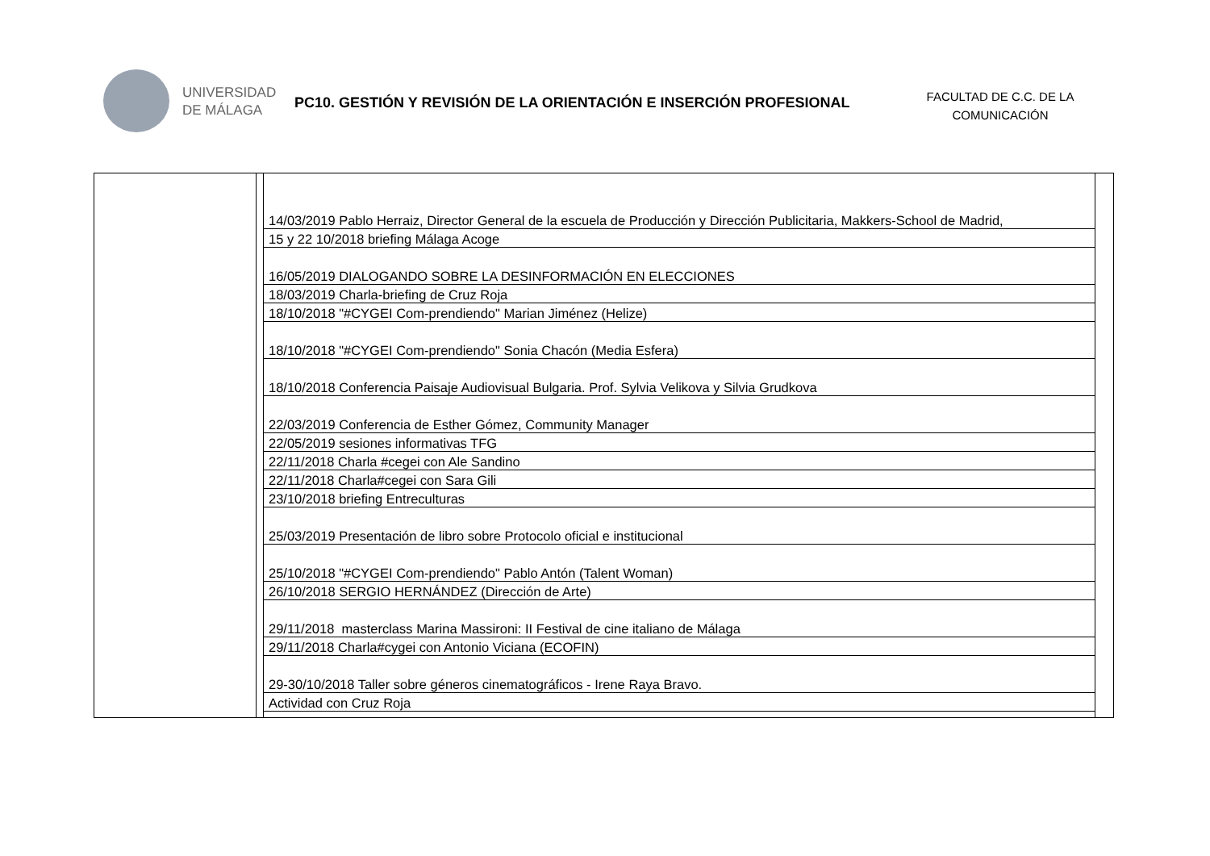UNIVERSIDAD
DE MÁLAGA
PC10. GESTIÓN Y REVISIÓN DE LA ORIENTACIÓN E INSERCIÓN PROFESIONAL
FACULTAD DE C.C. DE LA COMUNICACIÓN
| | | / 14/03/2019 Pablo Herraiz, Director General de la escuela de Producción y Dirección Publicitaria, Makkers-School de Madrid, / / 15 y 22 10/2018 briefing Málaga Acoge / / 16/05/2019 DIALOGANDO SOBRE LA DESINFORMACIÓN EN ELECCIONES / / 18/03/2019 Charla-briefing de Cruz Roja / / 18/10/2018 "#CYGEI Com-prendiendo" Marian Jiménez (Helize) / / 18/10/2018 "#CYGEI Com-prendiendo" Sonia Chacón (Media Esfera) / / 18/10/2018 Conferencia Paisaje Audiovisual Bulgaria. Prof. Sylvia Velikova y Silvia Grudkova / / 22/03/2019 Conferencia de Esther Gómez, Community Manager / / 22/05/2019 sesiones informativas TFG / / 22/11/2018 Charla #cegei con Ale Sandino / / 22/11/2018 Charla#cegei con Sara Gili / / 23/10/2018 briefing Entreculturas / / 25/03/2019 Presentación de libro sobre Protocolo oficial e institucional / / 25/10/2018 "#CYGEI Com-prendiendo" Pablo Antón (Talent Woman) / / 26/10/2018 SERGIO HERNÁNDEZ (Dirección de Arte) / / 29/11/2018 masterclass Marina Massironi: II Festival de cine italiano de Málaga / / 29/11/2018 Charla#cygei con Antonio Viciana (ECOFIN) / / 29-30/10/2018 Taller sobre géneros cinematográficos - Irene Raya Bravo. / / Actividad con Cruz Roja / | |